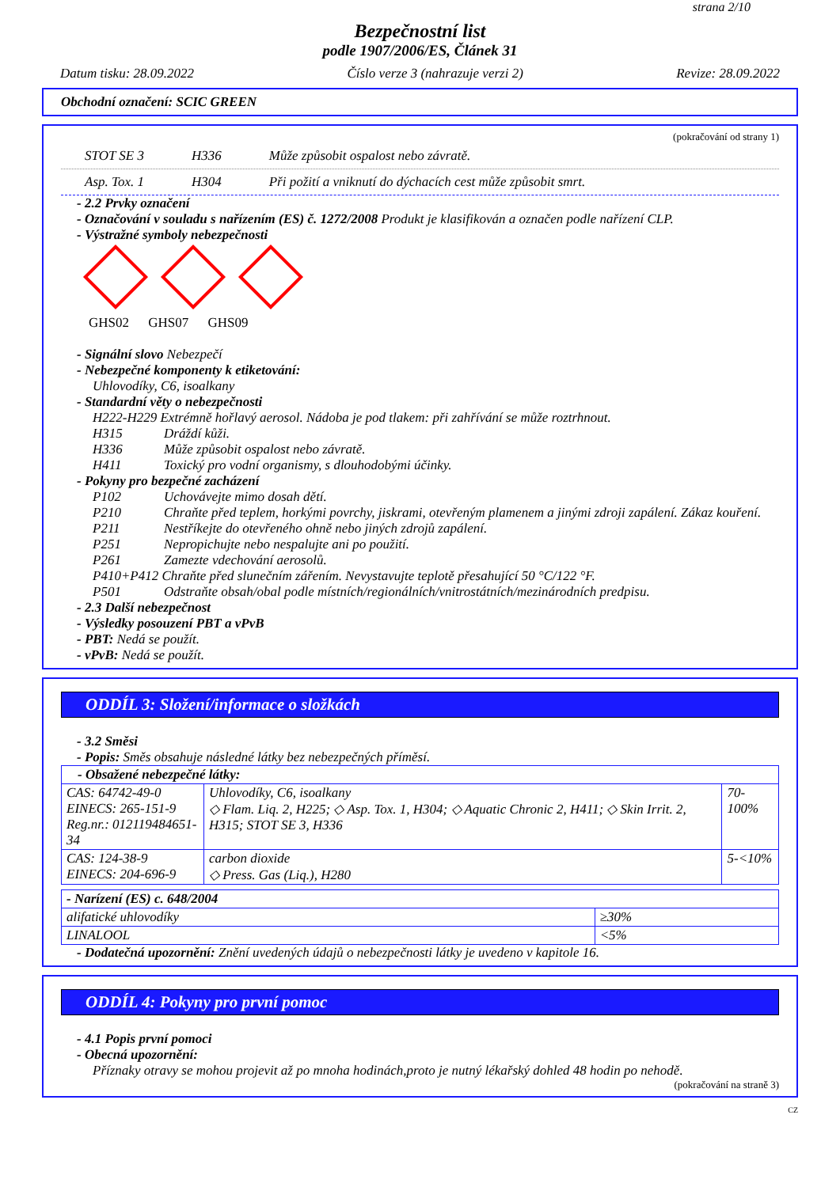strana 2/10
Bezpečnostní list
podle 1907/2006/ES, Článek 31
Datum tisku: 28.09.2022 Číslo verze 3 (nahrazuje verzi 2) Revize: 28.09.2022
Obchodní označení: SCIC GREEN
(pokračování od strany 1)
STOT SE 3 H336 Může způsobit ospalost nebo závratě.
Asp. Tox. 1 H304 Při požití a vniknutí do dýchacích cest může způsobit smrt.
- 2.2 Prvky označení
- Označování v souladu s nařízením (ES) č. 1272/2008 Produkt je klasifikován a označen podle nařízení CLP.
- Výstražné symboly nebezpečnosti
GHS02 GHS07 GHS09
- Signální slovo Nebezpečí
- Nebezpečné komponenty k etiketování:
Uhlovodíky, C6, isoalkany
- Standardní věty o nebezpečnosti
H222-H229 Extrémně hořlavý aerosol. Nádoba je pod tlakem: při zahřívání se může roztrhnout.
H315 Dráždí kůži.
H336 Může způsobit ospalost nebo závratě.
H411 Toxický pro vodní organismy, s dlouhodobými účinky.
- Pokyny pro bezpečné zacházení
P102 Uchovávejte mimo dosah dětí.
P210 Chraňte před teplem, horkými povrchy, jiskrami, otevřeným plamenem a jinými zdroji zapálení. Zákaz kouření.
P211 Nestříkejte do otevřeného ohně nebo jiných zdrojů zapálení.
P251 Nepropichujte nebo nespalujte ani po použití.
P261 Zamezte vdechování aerosolů.
P410+P412 Chraňte před slunečním zářením. Nevystavujte teplotě přesahující 50 °C/122 °F.
P501 Odstraňte obsah/obal podle místních/regionálních/vnitrostátních/mezinárodních predpisu.
- 2.3 Další nebezpečnost
- Výsledky posouzení PBT a vPvB
- PBT: Nedá se použít.
- vPvB: Nedá se použít.
ODDÍL 3: Složení/informace o složkách
- 3.2 Směsi
- Popis: Směs obsahuje následné látky bez nebezpečných příměsí.
| - Obsažené nebezpečné látky: | | |
| CAS: 64742-49-0 EINECS: 265-151-9 Reg.nr.: 012119484651-34 | Uhlovodíky, C6, isoalkany ◇ Flam. Liq. 2, H225; ◇ Asp. Tox. 1, H304; ◇ Aquatic Chronic 2, H411; ◇ Skin Irrit. 2, H315; STOT SE 3, H336 | 70-100% |
| CAS: 124-38-9 EINECS: 204-696-9 | carbon dioxide ◇ Press. Gas (Liq.), H280 | 5-<10% |
| - Narízení (ES) c. 648/2004 | |
| alifatické uhlovodíky | ≥30% |
| LINALOOL | <5% |
- Dodatečná upozornění: Znění uvedených údajů o nebezpečnosti látky je uvedeno v kapitole 16.
ODDÍL 4: Pokyny pro první pomoc
- 4.1 Popis první pomoci
- Obecná upozornění:
Příznaky otravy se mohou projevit až po mnoha hodinách,proto je nutný lékařský dohled 48 hodin po nehodě.
(pokračování na straně 3)
CZ